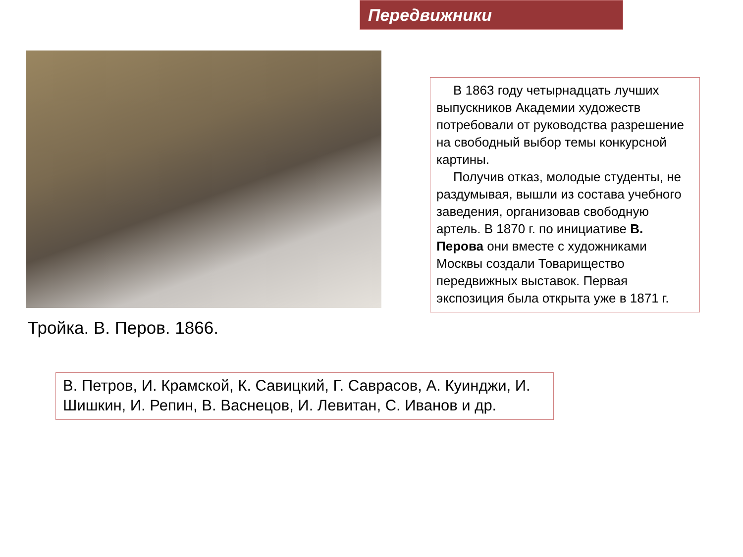Передвижники
Тройка. В. Перов. 1866.
В 1863 году четырнадцать лучших выпускников Академии художеств потребовали от руководства разрешение на свободный выбор темы конкурсной картины.
Получив отказ, молодые студенты, не раздумывая, вышли из состава учебного заведения, организовав свободную артель. В 1870 г. по инициативе В. Перова они вместе с художниками Москвы создали Товарищество передвижных выставок. Первая экспозиция была открыта уже в 1871 г.
В. Петров, И. Крамской, К. Савицкий, Г. Саврасов, А. Куинджи, И. Шишкин, И. Репин, В. Васнецов, И. Левитан, С. Иванов и др.